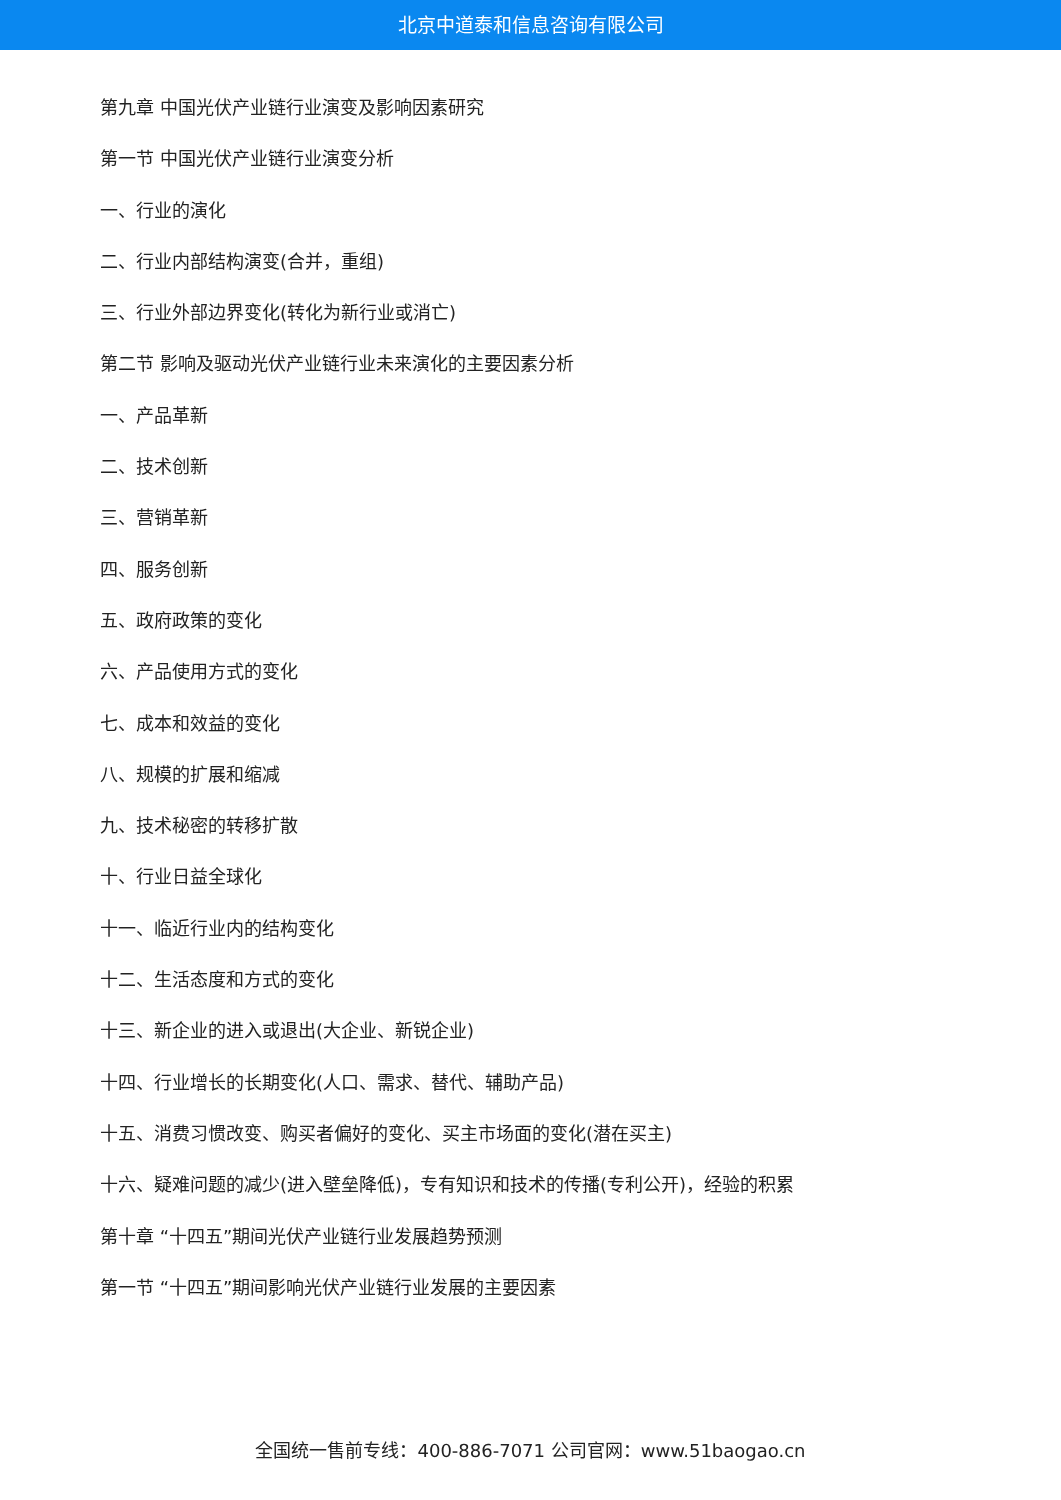北京中道泰和信息咨询有限公司
第九章 中国光伏产业链行业演变及影响因素研究
第一节 中国光伏产业链行业演变分析
一、行业的演化
二、行业内部结构演变(合并，重组)
三、行业外部边界变化(转化为新行业或消亡)
第二节 影响及驱动光伏产业链行业未来演化的主要因素分析
一、产品革新
二、技术创新
三、营销革新
四、服务创新
五、政府政策的变化
六、产品使用方式的变化
七、成本和效益的变化
八、规模的扩展和缩减
九、技术秘密的转移扩散
十、行业日益全球化
十一、临近行业内的结构变化
十二、生活态度和方式的变化
十三、新企业的进入或退出(大企业、新锐企业)
十四、行业增长的长期变化(人口、需求、替代、辅助产品)
十五、消费习惯改变、购买者偏好的变化、买主市场面的变化(潜在买主)
十六、疑难问题的减少(进入壁垒降低)，专有知识和技术的传播(专利公开)，经验的积累
第十章 “十四五”期间光伏产业链行业发展趋势预测
第一节 “十四五”期间影响光伏产业链行业发展的主要因素
全国统一售前专线：400-886-7071 公司官网：www.51baogao.cn